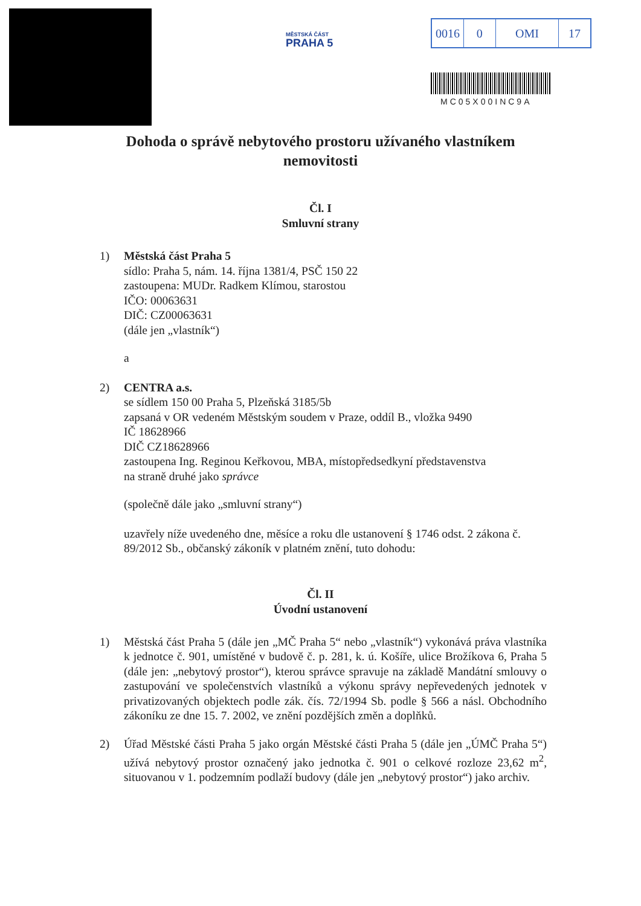MĚSTSKÁ ČÁST
PRAHA 5
0016 0 OMI 17
MC05X00INC9A
Dohoda o správě nebytového prostoru užívaného vlastníkem
nemovitosti
Čl. I
Smluvní strany
1) Městská část Praha 5
sídlo: Praha 5, nám. 14. října 1381/4, PSČ 150 22
zastoupena: MUDr. Radkem Klímou, starostou
IČO: 00063631
DIČ: CZ00063631
(dále jen „vlastník“)
a
2) CENTRA a.s.
se sídlem 150 00 Praha 5, Plzeňská 3185/5b
zapsaná v OR vedeném Městským soudem v Praze, oddíl B., vložka 9490
IČ 18628966
DIČ CZ18628966
zastoupena Ing. Reginou Keřkovou, MBA, místopředsedkyní představenstva
na straně druhé jako správce
(společně dále jako „smluvní strany“)
uzavřely níže uvedeného dne, měsíce a roku dle ustanovení § 1746 odst. 2 zákona č. 89/2012 Sb., občanský zákoník v platném znění, tuto dohodu:
Čl. II
Úvodní ustanovení
1) Městská část Praha 5 (dále jen „MČ Praha 5“ nebo „vlastník“) vykonává práva vlastníka k jednotce č. 901, umístěné v budově č. p. 281, k. ú. Košíře, ulice Brožíkova 6, Praha 5 (dále jen: „nebytový prostor“), kterou správce spravuje na základě Mandátní smlouvy o zastupování ve společenstvích vlastníků a výkonu správy nepřevedených jednotek v privatizovaných objektech podle zák. čís. 72/1994 Sb. podle § 566 a násl. Obchodního zákoníku ze dne 15. 7. 2002, ve znění pozdějších změn a doplňků.
2) Úřad Městské části Praha 5 jako orgán Městské části Praha 5 (dále jen „ÚMČ Praha 5“) užívá nebytový prostor označený jako jednotka č. 901 o celkové rozloze 23,62 m<sup>2</sup>, situovanou v 1. podzemním podlaží budovy (dále jen „nebytový prostor“) jako archiv.